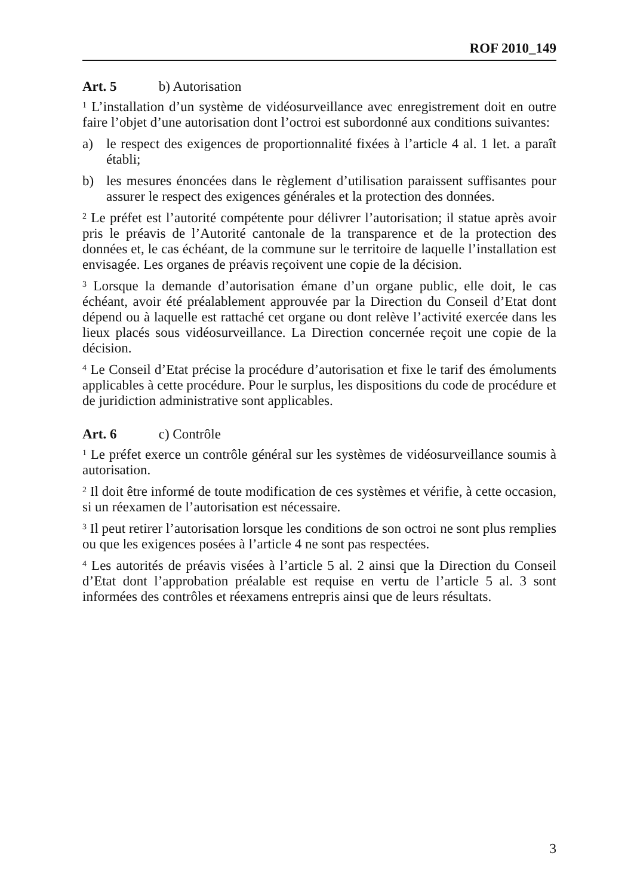ROF 2010_149
Art. 5 b) Autorisation
<sup>1</sup> L’installation d’un système de vidéosurveillance avec enregistrement doit en outre faire l’objet d’une autorisation dont l’octroi est subordonné aux conditions suivantes:
a) le respect des exigences de proportionnalité fixées à l’article 4 al. 1 let. a paraît établi;
b) les mesures énoncées dans le règlement d’utilisation paraissent suffisantes pour assurer le respect des exigences générales et la protection des données.
<sup>2</sup> Le préfet est l’autorité compétente pour délivrer l’autorisation; il statue après avoir pris le préavis de l’Autorité cantonale de la transparence et de la protection des données et, le cas échéant, de la commune sur le territoire de laquelle l’installation est envisagée. Les organes de préavis reçoivent une copie de la décision.
<sup>3</sup> Lorsque la demande d’autorisation émane d’un organe public, elle doit, le cas échéant, avoir été préalablement approuvée par la Direction du Conseil d’Etat dont dépend ou à laquelle est rattaché cet organe ou dont relève l’activité exercée dans les lieux placés sous vidéosurveillance. La Direction concernée reçoit une copie de la décision.
<sup>4</sup> Le Conseil d’Etat précise la procédure d’autorisation et fixe le tarif des émoluments applicables à cette procédure. Pour le surplus, les dispositions du code de procédure et de juridiction administrative sont applicables.
Art. 6 c) Contrôle
<sup>1</sup> Le préfet exerce un contrôle général sur les systèmes de vidéosurveillance soumis à autorisation.
<sup>2</sup> Il doit être informé de toute modification de ces systèmes et vérifie, à cette occasion, si un réexamen de l’autorisation est nécessaire.
<sup>3</sup> Il peut retirer l’autorisation lorsque les conditions de son octroi ne sont plus remplies ou que les exigences posées à l’article 4 ne sont pas respectées.
<sup>4</sup> Les autorités de préavis visées à l’article 5 al. 2 ainsi que la Direction du Conseil d’Etat dont l’approbation préalable est requise en vertu de l’article 5 al. 3 sont informées des contrôles et réexamens entrepris ainsi que de leurs résultats.
3